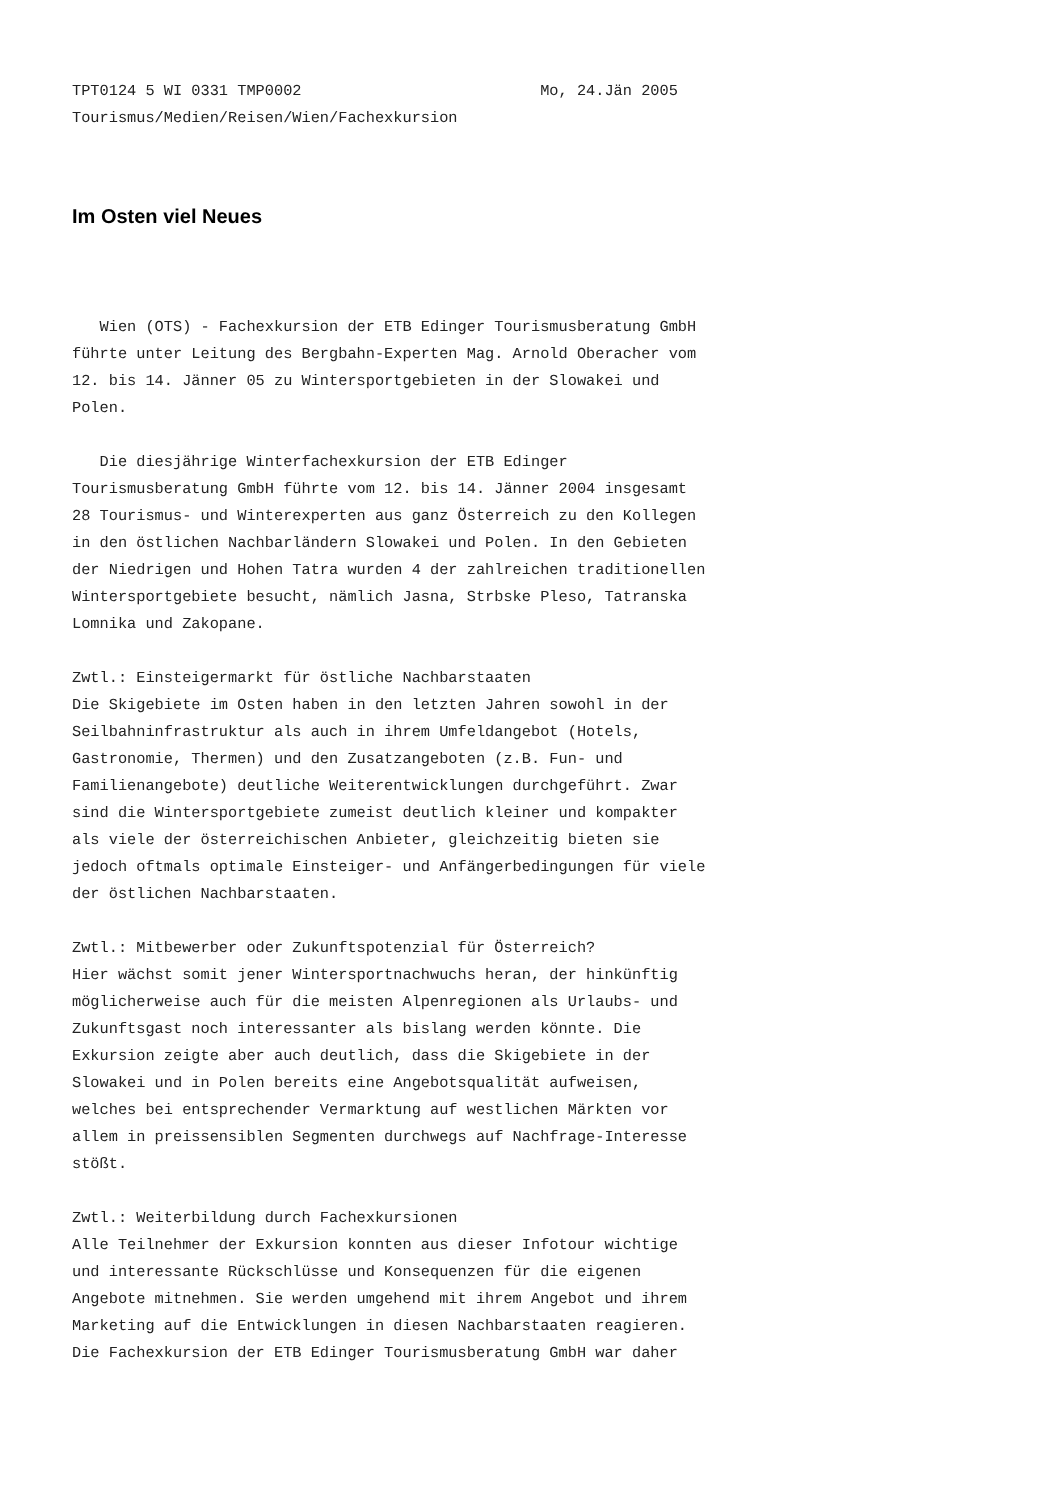TPT0124 5 WI 0331 TMP0002                          Mo, 24.Jän 2005
Tourismus/Medien/Reisen/Wien/Fachexkursion
Im Osten viel Neues
   Wien (OTS) - Fachexkursion der ETB Edinger Tourismusberatung GmbH
führte unter Leitung des Bergbahn-Experten Mag. Arnold Oberacher vom
12. bis 14. Jänner 05 zu Wintersportgebieten in der Slowakei und
Polen.

   Die diesjährige Winterfachexkursion der ETB Edinger
Tourismusberatung GmbH führte vom 12. bis 14. Jänner 2004 insgesamt
28 Tourismus- und Winterexperten aus ganz Österreich zu den Kollegen
in den östlichen Nachbarländern Slowakei und Polen. In den Gebieten
der Niedrigen und Hohen Tatra wurden 4 der zahlreichen traditionellen
Wintersportgebiete besucht, nämlich Jasna, Strbske Pleso, Tatranska
Lomnika und Zakopane.

Zwtl.: Einsteigermarkt für östliche Nachbarstaaten
Die Skigebiete im Osten haben in den letzten Jahren sowohl in der
Seilbahninfrastruktur als auch in ihrem Umfeldangebot (Hotels,
Gastronomie, Thermen) und den Zusatzangeboten (z.B. Fun- und
Familienangebote) deutliche Weiterentwicklungen durchgeführt. Zwar
sind die Wintersportgebiete zumeist deutlich kleiner und kompakter
als viele der österreichischen Anbieter, gleichzeitig bieten sie
jedoch oftmals optimale Einsteiger- und Anfängerbedingungen für viele
der östlichen Nachbarstaaten.

Zwtl.: Mitbewerber oder Zukunftspotenzial für Österreich?
Hier wächst somit jener Wintersportnachwuchs heran, der hinkünftig
möglicherweise auch für die meisten Alpenregionen als Urlaubs- und
Zukunftsgast noch interessanter als bislang werden könnte. Die
Exkursion zeigte aber auch deutlich, dass die Skigebiete in der
Slowakei und in Polen bereits eine Angebotsqualität aufweisen,
welches bei entsprechender Vermarktung auf westlichen Märkten vor
allem in preissensiblen Segmenten durchwegs auf Nachfrage-Interesse
stößt.

Zwtl.: Weiterbildung durch Fachexkursionen
Alle Teilnehmer der Exkursion konnten aus dieser Infotour wichtige
und interessante Rückschlüsse und Konsequenzen für die eigenen
Angebote mitnehmen. Sie werden umgehend mit ihrem Angebot und ihrem
Marketing auf die Entwicklungen in diesen Nachbarstaaten reagieren.
Die Fachexkursion der ETB Edinger Tourismusberatung GmbH war daher